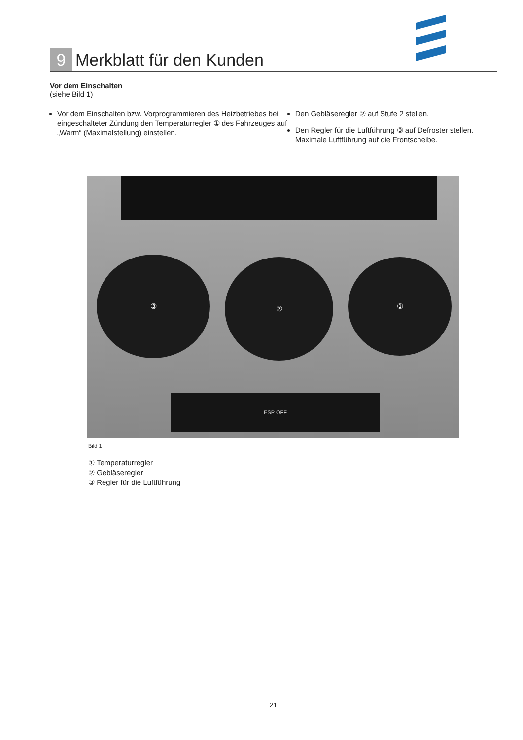9
Merkblatt für den Kunden
Vor dem Einschalten
(siehe Bild 1)
Vor dem Einschalten bzw. Vorprogrammieren des Heizbetriebes bei eingeschalteter Zündung den Temperaturregler ① des Fahrzeuges auf „Warm“ (Maximalstellung) einstellen.
Den Gebläseregler ② auf Stufe 2 stellen.
Den Regler für die Luftführung ③ auf Defroster stellen. Maximale Luftführung auf die Frontscheibe.
③ ② ①
ESP OFF
Bild 1
① Temperaturregler
② Gebläseregler
③ Regler für die Luftführung
21